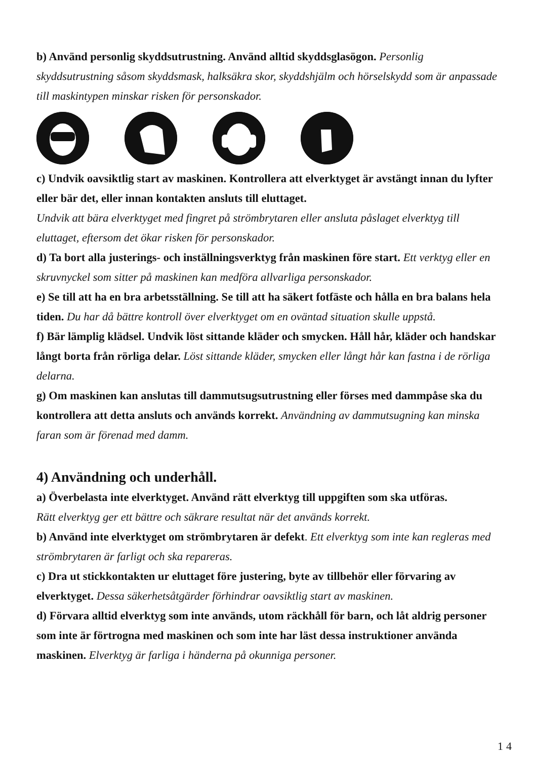b) Använd personlig skyddsutrustning. Använd alltid skyddsglasögon. Personlig skyddsutrustning såsom skyddsmask, halksäkra skor, skyddshjälm och hörselskydd som är anpassade till maskintypen minskar risken för personskador.
c) Undvik oavsiktlig start av maskinen. Kontrollera att elverktyget är avstängt innan du lyfter eller bär det, eller innan kontakten ansluts till eluttaget.
Undvik att bära elverktyget med fingret på strömbrytaren eller ansluta påslaget elverktyg till eluttaget, eftersom det ökar risken för personskador.
d) Ta bort alla justerings- och inställningsverktyg från maskinen före start. Ett verktyg eller en skruvnyckel som sitter på maskinen kan medföra allvarliga personskador.
e) Se till att ha en bra arbetsställning. Se till att ha säkert fotfäste och hålla en bra balans hela tiden. Du har då bättre kontroll över elverktyget om en oväntad situation skulle uppstå.
f) Bär lämplig klädsel. Undvik löst sittande kläder och smycken. Håll hår, kläder och handskar långt borta från rörliga delar. Löst sittande kläder, smycken eller långt hår kan fastna i de rörliga delarna.
g) Om maskinen kan anslutas till dammutsugsutrustning eller förses med dammpåse ska du kontrollera att detta ansluts och används korrekt. Användning av dammutsugning kan minska faran som är förenad med damm.
4) Användning och underhåll.
a) Överbelasta inte elverktyget. Använd rätt elverktyg till uppgiften som ska utföras.
Rätt elverktyg ger ett bättre och säkrare resultat när det används korrekt.
b) Använd inte elverktyget om strömbrytaren är defekt. Ett elverktyg som inte kan regleras med strömbrytaren är farligt och ska repareras.
c) Dra ut stickkontakten ur eluttaget före justering, byte av tillbehör eller förvaring av elverktyget. Dessa säkerhetsåtgärder förhindrar oavsiktlig start av maskinen.
d) Förvara alltid elverktyg som inte används, utom räckhåll för barn, och låt aldrig personer som inte är förtrogna med maskinen och som inte har läst dessa instruktioner använda maskinen. Elverktyg är farliga i händerna på okunniga personer.
14